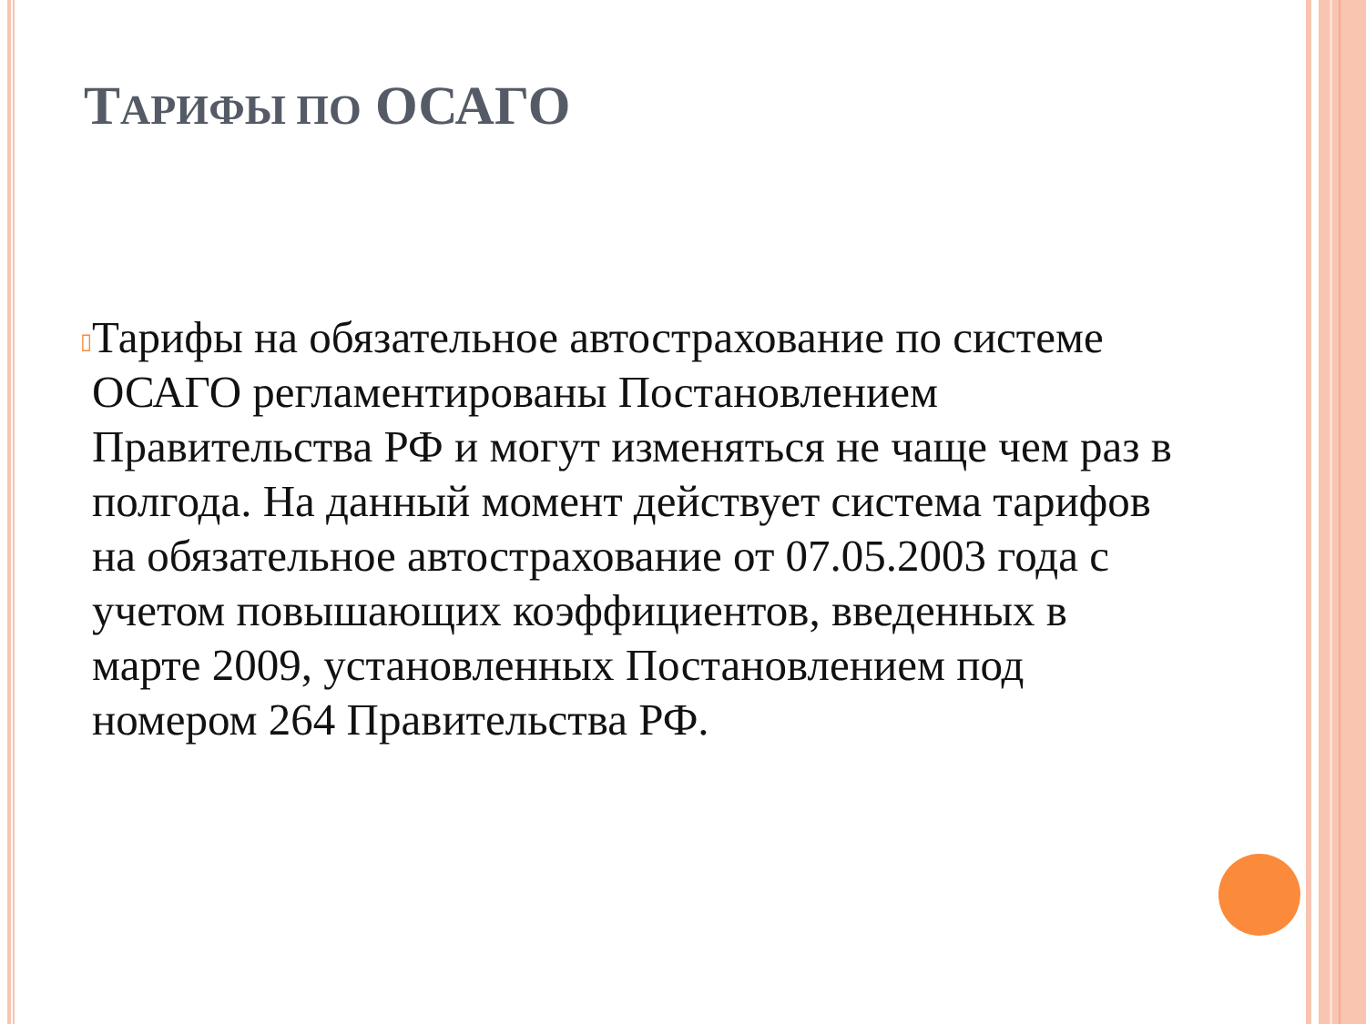ТАРИФЫ ПО ОСАГО
▯
Тарифы на обязательное автострахование по системе ОСАГО регламентированы Постановлением Правительства РФ и могут изменяться не чаще чем раз в полгода. На данный момент действует система тарифов на обязательное автострахование от 07.05.2003 года с учетом повышающих коэффициентов, введенных в марте 2009, установленных Постановлением под номером 264 Правительства РФ.